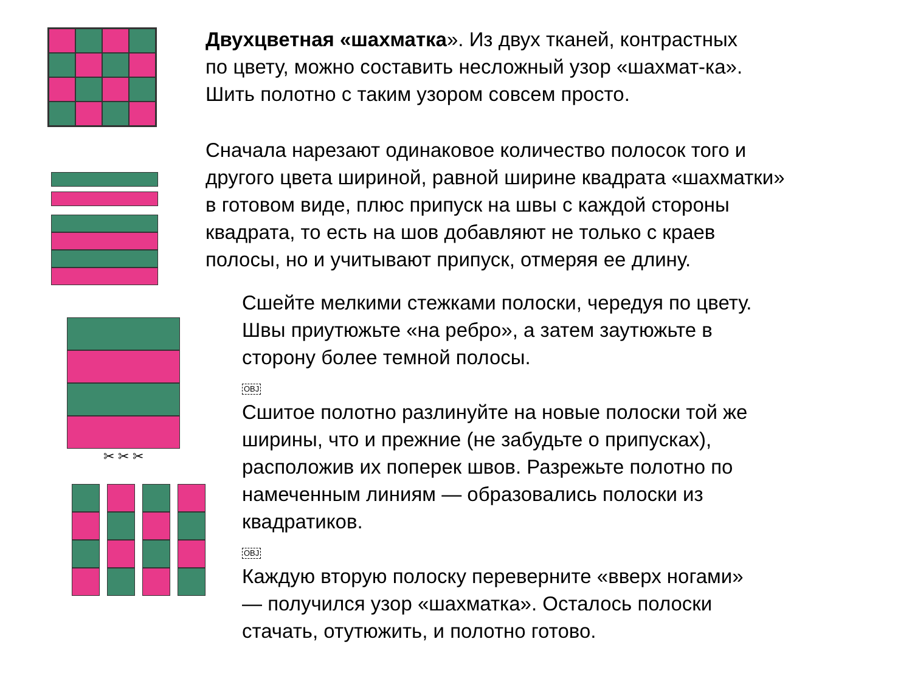✂ ✂ ✂
Двухцветная «шахматка». Из двух тканей, контрастных
по цвету, можно составить несложный узор «шахмат-ка».
Шить полотно с таким узором совсем просто.
Сначала нарезают одинаковое количество полосок того и
другого цвета шириной, равной ширине квадрата «шахматки»
в готовом виде, плюс припуск на швы с каждой стороны
квадрата, то есть на шов добавляют не только с краев
полосы, но и учитывают припуск, отмеряя ее длину.
Сшейте мелкими стежками полоски, чередуя по цвету.
Швы приутюжьте «на ребро», а затем заутюжьте в
сторону более темной полосы.
OBJ
Сшитое полотно разлинуйте на новые полоски той же
ширины, что и прежние (не забудьте о припусках),
расположив их поперек швов. Разрежьте полотно по
намеченным линиям — образовались полоски из
квадратиков.
OBJ
Каждую вторую полоску переверните «вверх ногами»
— получился узор «шахматка». Осталось полоски
стачать, отутюжить, и полотно готово.